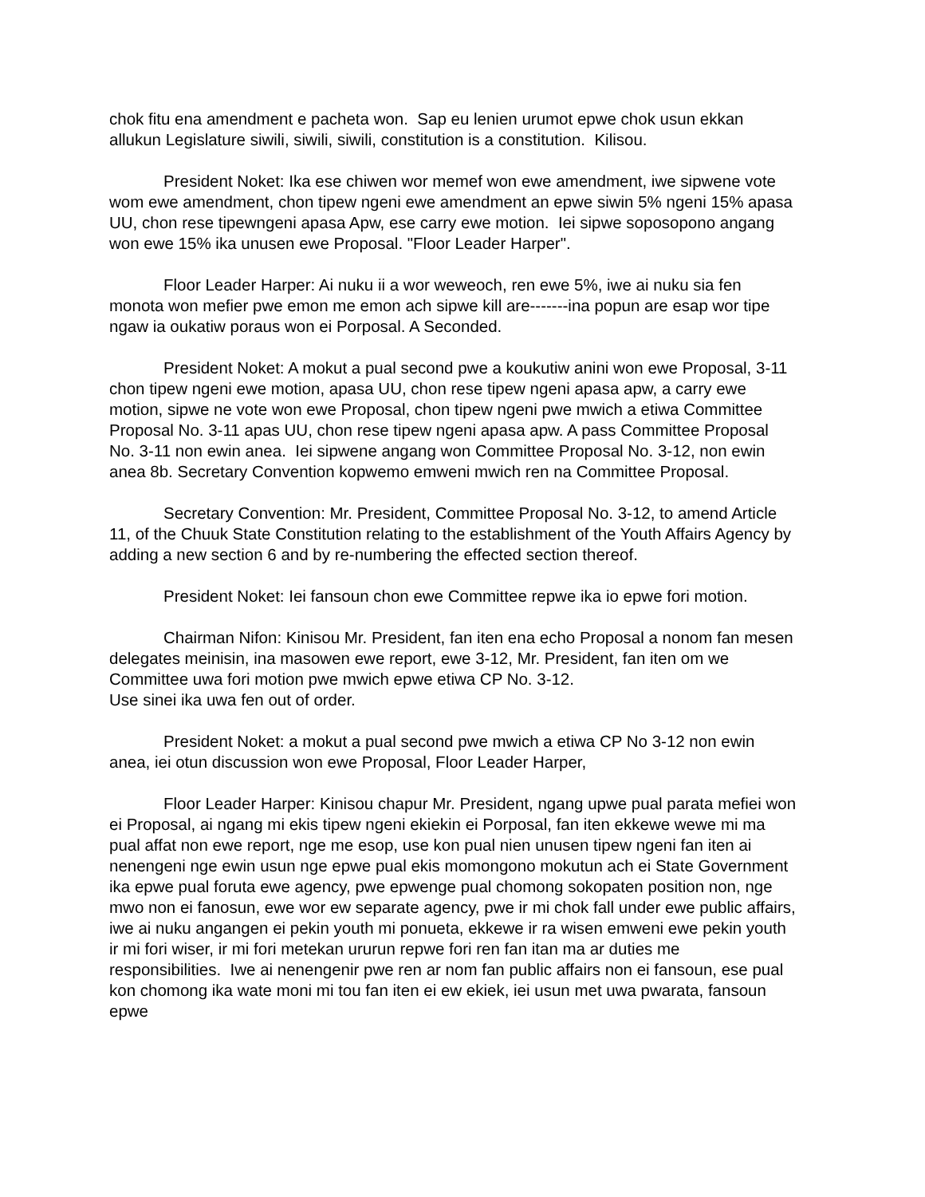chok fitu ena amendment e pacheta won. Sap eu lenien urumot epwe chok usun ekkan allukun Legislature siwili, siwili, siwili, constitution is a constitution. Kilisou.
President Noket: Ika ese chiwen wor memef won ewe amendment, iwe sipwene vote wom ewe amendment, chon tipew ngeni ewe amendment an epwe siwin 5% ngeni 15% apasa UU, chon rese tipewngeni apasa Apw, ese carry ewe motion. Iei sipwe soposopono angang won ewe 15% ika unusen ewe Proposal. "Floor Leader Harper".
Floor Leader Harper: Ai nuku ii a wor weweoch, ren ewe 5%, iwe ai nuku sia fen monota won mefier pwe emon me emon ach sipwe kill are-------ina popun are esap wor tipe ngaw ia oukatiw poraus won ei Porposal. A Seconded.
President Noket: A mokut a pual second pwe a koukutiw anini won ewe Proposal, 3-11 chon tipew ngeni ewe motion, apasa UU, chon rese tipew ngeni apasa apw, a carry ewe motion, sipwe ne vote won ewe Proposal, chon tipew ngeni pwe mwich a etiwa Committee Proposal No. 3-11 apas UU, chon rese tipew ngeni apasa apw. A pass Committee Proposal No. 3-11 non ewin anea. Iei sipwene angang won Committee Proposal No. 3-12, non ewin anea 8b. Secretary Convention kopwemo emweni mwich ren na Committee Proposal.
Secretary Convention: Mr. President, Committee Proposal No. 3-12, to amend Article 11, of the Chuuk State Constitution relating to the establishment of the Youth Affairs Agency by adding a new section 6 and by re-numbering the effected section thereof.
President Noket: Iei fansoun chon ewe Committee repwe ika io epwe fori motion.
Chairman Nifon: Kinisou Mr. President, fan iten ena echo Proposal a nonom fan mesen delegates meinisin, ina masowen ewe report, ewe 3-12, Mr. President, fan iten om we Committee uwa fori motion pwe mwich epwe etiwa CP No. 3-12.
Use sinei ika uwa fen out of order.
President Noket: a mokut a pual second pwe mwich a etiwa CP No 3-12 non ewin anea, iei otun discussion won ewe Proposal, Floor Leader Harper,
Floor Leader Harper: Kinisou chapur Mr. President, ngang upwe pual parata mefiei won ei Proposal, ai ngang mi ekis tipew ngeni ekiekin ei Porposal, fan iten ekkewe wewe mi ma pual affat non ewe report, nge me esop, use kon pual nien unusen tipew ngeni fan iten ai nenengeni nge ewin usun nge epwe pual ekis momongono mokutun ach ei State Government ika epwe pual foruta ewe agency, pwe epwenge pual chomong sokopaten position non, nge mwo non ei fanosun, ewe wor ew separate agency, pwe ir mi chok fall under ewe public affairs, iwe ai nuku angangen ei pekin youth mi ponueta, ekkewe ir ra wisen emweni ewe pekin youth ir mi fori wiser, ir mi fori metekan ururun repwe fori ren fan itan ma ar duties me responsibilities. Iwe ai nenengenir pwe ren ar nom fan public affairs non ei fansoun, ese pual kon chomong ika wate moni mi tou fan iten ei ew ekiek, iei usun met uwa pwarata, fansoun epwe